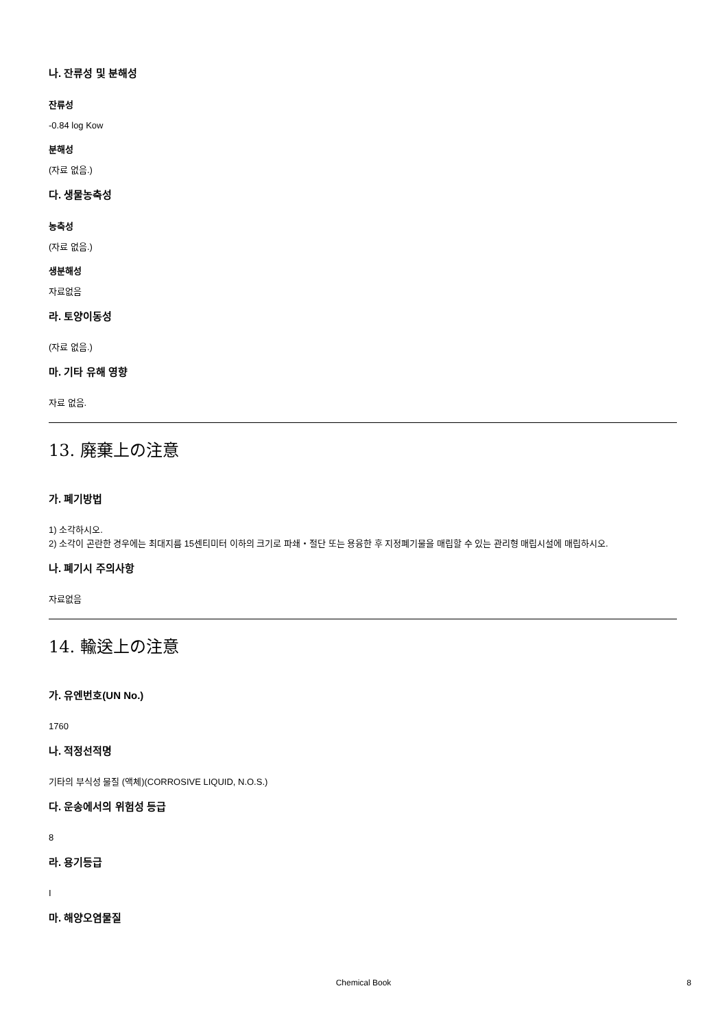나. 잔류성 및 분해성
잔류성
-0.84 log Kow
분해성
(자료 없음.)
다. 생물농축성
농축성
(자료 없음.)
생분해성
자료없음
라. 토양이동성
(자료 없음.)
마. 기타 유해 영향
자료 없음.
13. 廃棄上の注意
가. 폐기방법
1) 소각하시오.
2) 소각이 곤란한 경우에는 최대지름 15센티미터 이하의 크기로 파쇄・절단 또는 용융한 후 지정폐기물을 매립할 수 있는 관리형 매립시설에 매립하시오.
나. 폐기시 주의사항
자료없음
14. 輸送上の注意
가. 유엔번호(UN No.)
1760
나. 적정선적명
기타의 부식성 물질 (액체)(CORROSIVE LIQUID, N.O.S.)
다. 운송에서의 위험성 등급
8
라. 용기등급
I
마. 해양오염물질
Chemical Book 8